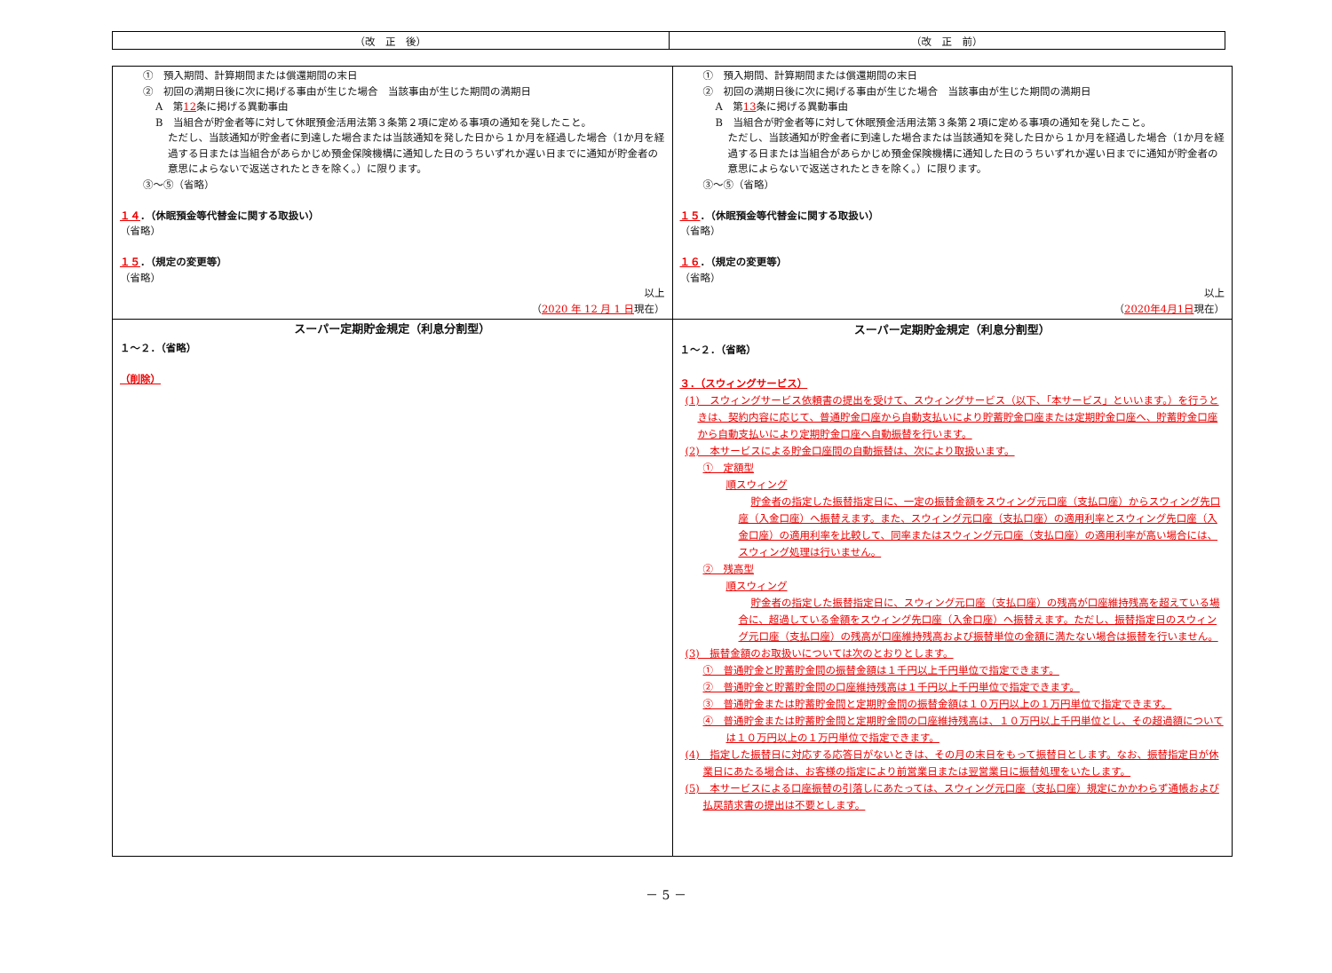| （改 正 後） | （改 正 前） |
| ① 預入期間、計算期間または償還期間の末日 ② 初回の満期日後に次に掲げる事由が生じた場合 当該事由が生じた期間の満期日 A 第 12 条に掲げる異動事由 B 当組合が貯金者等に対して休眠預金活用法第３条第２項に定める事項の通知を発したこと。 ただし、当該通知が貯金者に到達した場合または当該通知を発した日から１か月を経過した場合（1か月を経過する日または当組合があらかじめ預金保険機構に通知した日のうちいずれか遅い日までに通知が貯金者の意思によらないで返送されたときを除く。）に限ります。 ③～⑤（省略） １４ ．（休眠預金等代替金に関する取扱い） （省略） １５ ．（規定の変更等） （省略） 以上 （ 2020 年 12 月 1 日 現在） | ① 預入期間、計算期間または償還期間の末日 ② 初回の満期日後に次に掲げる事由が生じた場合 当該事由が生じた期間の満期日 A 第 13 条に掲げる異動事由 B 当組合が貯金者等に対して休眠預金活用法第３条第２項に定める事項の通知を発したこと。 ただし、当該通知が貯金者に到達した場合または当該通知を発した日から１か月を経過した場合（1か月を経過する日または当組合があらかじめ預金保険機構に通知した日のうちいずれか遅い日までに通知が貯金者の意思によらないで返送されたときを除く。）に限ります。 ③～⑤（省略） １５ ．（休眠預金等代替金に関する取扱い） （省略） １６ ．（規定の変更等） （省略） 以上 （ 2020年4月1日 現在） |
| スーパー定期貯金規定（利息分割型） １～２．（省略） （削除） | スーパー定期貯金規定（利息分割型） １～２．（省略） ３．（スウィングサービス） (1) スウィングサービス依頼書の提出を受けて、スウィングサービス（以下、「本サービス」といいます。）を行うときは、契約内容に応じて、普通貯金口座から自動支払いにより貯蓄貯金口座または定期貯金口座へ、貯蓄貯金口座から自動支払いにより定期貯金口座へ自動振替を行います。 (2) 本サービスによる貯金口座間の自動振替は、次により取扱います。 ① 定額型 順スウィング 貯金者の指定した振替指定日に、一定の振替金額をスウィング元口座（支払口座）からスウィング先口座（入金口座）へ振替えます。また、スウィング元口座（支払口座）の適用利率とスウィング先口座（入金口座）の適用利率を比較して、同率またはスウィング元口座（支払口座）の適用利率が高い場合には、スウィング処理は行いません。 ② 残高型 順スウィング 貯金者の指定した振替指定日に、スウィング元口座（支払口座）の残高が口座維持残高を超えている場合に、超過している金額をスウィング先口座（入金口座）へ振替えます。ただし、振替指定日のスウィング元口座（支払口座）の残高が口座維持残高および振替単位の金額に満たない場合は振替を行いません。 (3) 振替金額のお取扱いについては次のとおりとします。 ① 普通貯金と貯蓄貯金間の振替金額は１千円以上千円単位で指定できます。 ② 普通貯金と貯蓄貯金間の口座維持残高は１千円以上千円単位で指定できます。 ③ 普通貯金または貯蓄貯金間と定期貯金間の振替金額は１０万円以上の１万円単位で指定できます。 ④ 普通貯金または貯蓄貯金間と定期貯金間の口座維持残高は、１０万円以上千円単位とし、その超過額については１０万円以上の１万円単位で指定できます。 (4) 指定した振替日に対応する応答日がないときは、その月の末日をもって振替日とします。なお、振替指定日が休業日にあたる場合は、お客様の指定により前営業日または翌営業日に振替処理をいたします。 (5) 本サービスによる口座振替の引落しにあたっては、スウィング元口座（支払口座）規定にかかわらず通帳および払戻請求書の提出は不要とします。 |
－ 5 －